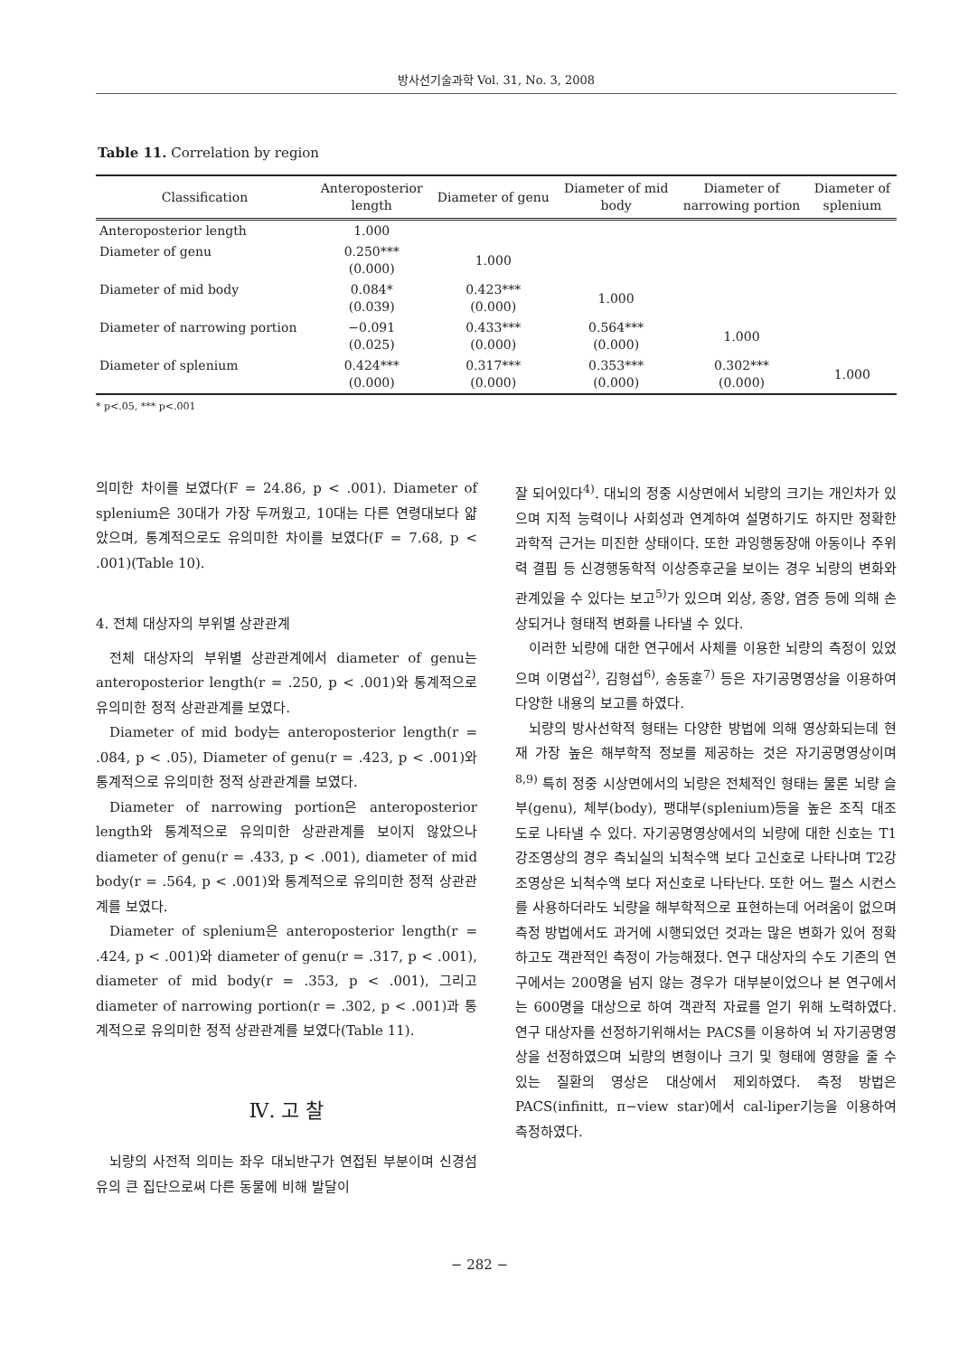방사선기술과학 Vol. 31, No. 3, 2008
Table 11. Correlation by region
| Classification | Anteroposterior length | Diameter of genu | Diameter of mid body | Diameter of narrowing portion | Diameter of splenium |
| --- | --- | --- | --- | --- | --- |
| Anteroposterior length | 1.000 | | | | |
| Diameter of genu | 0.250*** (0.000) | 1.000 | | | |
| Diameter of mid body | 0.084* (0.039) | 0.423*** (0.000) | 1.000 | | |
| Diameter of narrowing portion | −0.091 (0.025) | 0.433*** (0.000) | 0.564*** (0.000) | 1.000 | |
| Diameter of splenium | 0.424*** (0.000) | 0.317*** (0.000) | 0.353*** (0.000) | 0.302*** (0.000) | 1.000 |
* p<.05, *** p<.001
의미한 차이를 보였다(F = 24.86, p < .001). Diameter of splenium은 30대가 가장 두꺼웠고, 10대는 다른 연령대보다 얇았으며, 통계적으로도 유의미한 차이를 보였다(F = 7.68, p < .001)(Table 10).
4. 전체 대상자의 부위별 상관관계
전체 대상자의 부위별 상관관계에서 diameter of genu는 anteroposterior length(r = .250, p < .001)와 통계적으로 유의미한 정적 상관관계를 보였다.
Diameter of mid body는 anteroposterior length(r = .084, p < .05), Diameter of genu(r = .423, p < .001)와 통계적으로 유의미한 정적 상관관계를 보였다.
Diameter of narrowing portion은 anteroposterior length와 통계적으로 유의미한 상관관계를 보이지 않았으나 diameter of genu(r = .433, p < .001), diameter of mid body(r = .564, p < .001)와 통계적으로 유의미한 정적 상관관계를 보였다.
Diameter of splenium은 anteroposterior length(r = .424, p < .001)와 diameter of genu(r = .317, p < .001), diameter of mid body(r = .353, p < .001), 그리고 diameter of narrowing portion(r = .302, p < .001)과 통계적으로 유의미한 정적 상관관계를 보였다(Table 11).
Ⅳ. 고 찰
뇌량의 사전적 의미는 좌우 대뇌반구가 연접된 부분이며 신경섬유의 큰 집단으로써 다른 동물에 비해 발달이
잘 되어있다<sup>4)</sup>. 대뇌의 정중 시상면에서 뇌량의 크기는 개인차가 있으며 지적 능력이나 사회성과 연계하여 설명하기도 하지만 정확한 과학적 근거는 미진한 상태이다. 또한 과잉행동장애 아동이나 주위력 결핍 등 신경행동학적 이상증후군을 보이는 경우 뇌량의 변화와 관계있을 수 있다는 보고<sup>5)</sup>가 있으며 외상, 종양, 염증 등에 의해 손상되거나 형태적 변화를 나타낼 수 있다.
이러한 뇌량에 대한 연구에서 사체를 이용한 뇌량의 측정이 있었으며 이명섭<sup>2)</sup>, 김형섭<sup>6)</sup>, 송동훈<sup>7)</sup> 등은 자기공명영상을 이용하여 다양한 내용의 보고를 하였다.
뇌량의 방사선학적 형태는 다양한 방법에 의해 영상화되는데 현재 가장 높은 해부학적 정보를 제공하는 것은 자기공명영상이며<sup>8,9)</sup> 특히 정중 시상면에서의 뇌량은 전체적인 형태는 물론 뇌량 슬부(genu), 체부(body), 팽대부(splenium)등을 높은 조직 대조도로 나타낼 수 있다. 자기공명영상에서의 뇌량에 대한 신호는 T1강조영상의 경우 측뇌실의 뇌척수액 보다 고신호로 나타나며 T2강조영상은 뇌척수액 보다 저신호로 나타난다. 또한 어느 펄스 시컨스를 사용하더라도 뇌량을 해부학적으로 표현하는데 어려움이 없으며 측정 방법에서도 과거에 시행되었던 것과는 많은 변화가 있어 정확하고도 객관적인 측정이 가능해졌다. 연구 대상자의 수도 기존의 연구에서는 200명을 넘지 않는 경우가 대부분이었으나 본 연구에서는 600명을 대상으로 하여 객관적 자료를 얻기 위해 노력하였다. 연구 대상자를 선정하기위해서는 PACS를 이용하여 뇌 자기공명영상을 선정하였으며 뇌량의 변형이나 크기 및 형태에 영향을 줄 수 있는 질환의 영상은 대상에서 제외하였다. 측정 방법은 PACS(infinitt, π−view star)에서 cal-liper기능을 이용하여 측정하였다.
− 282 −